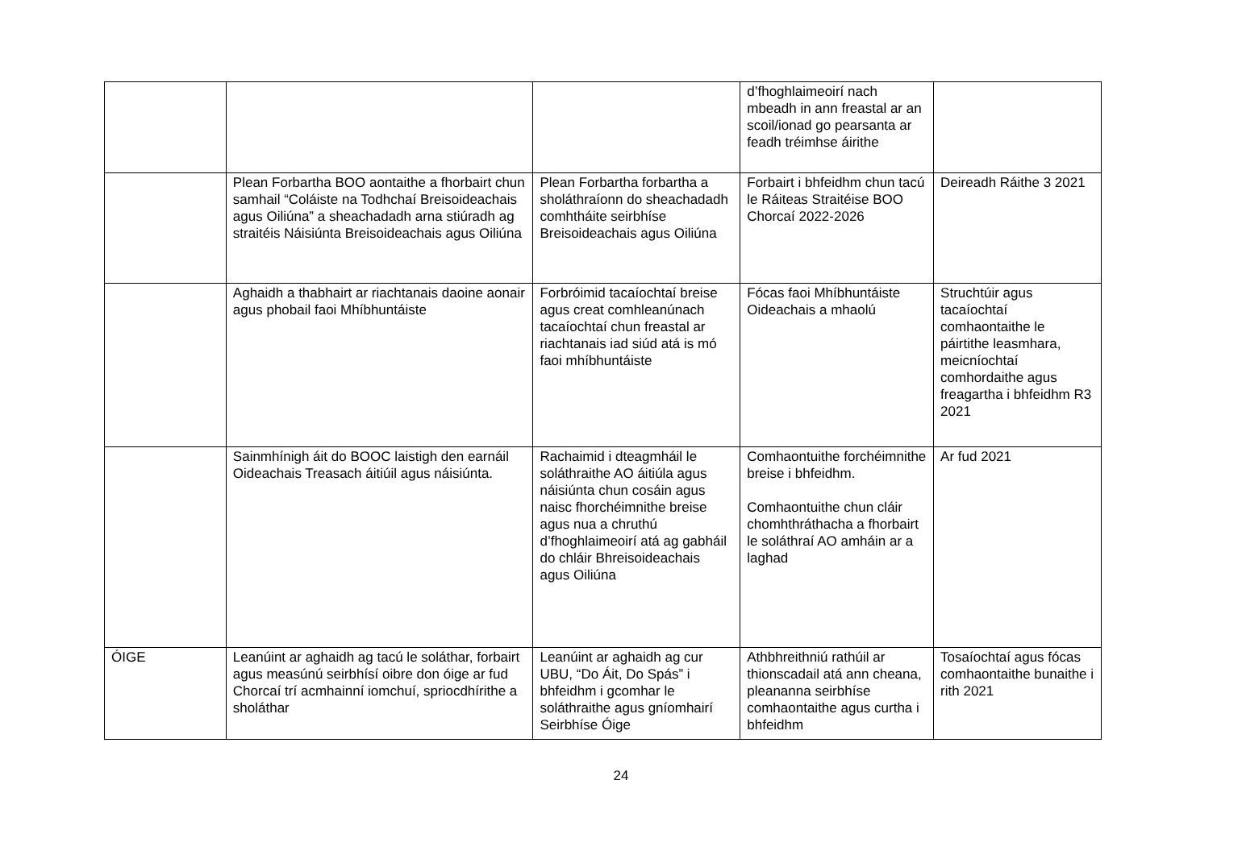| | | | d’fhoghlaimeoirí nach mbeadh in ann freastal ar an scoil/ionad go pearsanta ar feadh tréimhse áirithe | |
| | Plean Forbartha BOO aontaithe a fhorbairt chun samhail “Coláiste na Todhchaí Breisoideachais agus Oiliúna” a sheachadadh arna stiúradh ag straitéis Náisiúnta Breisoideachais agus Oiliúna | Plean Forbartha forbartha a sholáthraíonn do sheachadadh comhtháite seirbhíse Breisoideachais agus Oiliúna | Forbairt i bhfeidhm chun tacú le Ráiteas Straitéise BOO Chorcaí 2022-2026 | Deireadh Ráithe 3 2021 |
| | Aghaidh a thabhairt ar riachtanais daoine aonair agus phobail faoi Mhíbhuntáiste | Forbróimid tacaíochtaí breise agus creat comhleanúnach tacaíochtaí chun freastal ar riachtanais iad siúd atá is mó faoi mhíbhuntáiste | Fócas faoi Mhíbhuntáiste Oideachais a mhaolú | Struchtúir agus tacaíochtaí comhaontaithe le páirtithe leasmhara, meicníochtaí comhordaithe agus freagartha i bhfeidhm R3 2021 |
| | Sainmhínigh áit do BOOC laistigh den earnáil Oideachais Treasach áitiúil agus náisiúnta. | Rachaimid i dteagmháil le soláthraithe AO áitiúla agus náisiúnta chun cosáin agus naisc fhorchéimnithe breise agus nua a chruthú d’fhoghlaimeoirí atá ag gabháil do chláir Bhreisoideachais agus Oiliúna | Comhaontuithe forchéimnithe breise i bhfeidhm. Comhaontuithe chun cláir chomhthráthacha a fhorbairt le soláthraí AO amháin ar a laghad | Ar fud 2021 |
| ÓIGE | Leanúint ar aghaidh ag tacú le soláthar, forbairt agus measúnú seirbhísí oibre don óige ar fud Chorcaí trí acmhainní iomchuí, spriocdhírithe a sholáthar | Leanúint ar aghaidh ag cur UBU, “Do Áit, Do Spás” i bhfeidhm i gcomhar le soláthraithe agus gníomhairí Seirbhíse Óige | Athbhreithniú rathúil ar thionscadail atá ann cheana, pleananna seirbhíse comhaontaithe agus curtha i bhfeidhm | Tosaíochtaí agus fócas comhaontaithe bunaithe i rith 2021 |
24